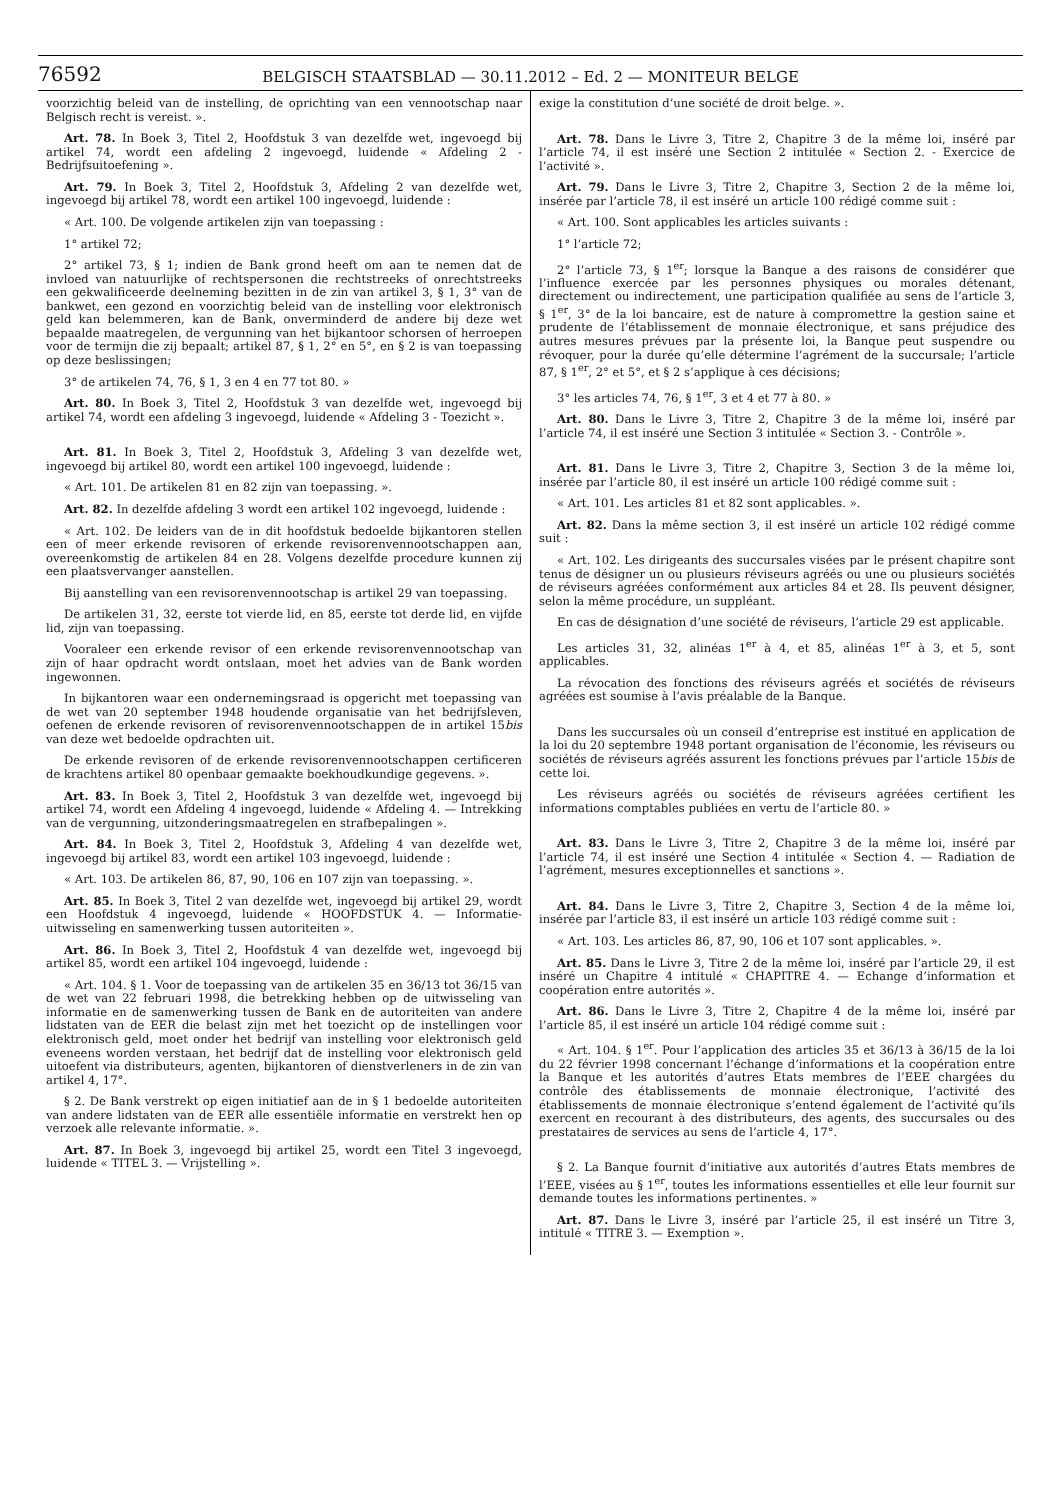76592
BELGISCH STAATSBLAD — 30.11.2012 – Ed. 2 — MONITEUR BELGE
voorzichtig beleid van de instelling, de oprichting van een vennootschap naar Belgisch recht is vereist. ».
Art. 78. In Boek 3, Titel 2, Hoofdstuk 3 van dezelfde wet, ingevoegd bij artikel 74, wordt een afdeling 2 ingevoegd, luidende « Afdeling 2 - Bedrijfsuitoefening ».
Art. 79. In Boek 3, Titel 2, Hoofdstuk 3, Afdeling 2 van dezelfde wet, ingevoegd bij artikel 78, wordt een artikel 100 ingevoegd, luidende :
« Art. 100. De volgende artikelen zijn van toepassing :
1° artikel 72;
2° artikel 73, § 1; indien de Bank grond heeft om aan te nemen dat de invloed van natuurlijke of rechtspersonen die rechtstreeks of onrechtstreeks een gekwalificeerde deelneming bezitten in de zin van artikel 3, § 1, 3° van de bankwet, een gezond en voorzichtig beleid van de instelling voor elektronisch geld kan belemmeren, kan de Bank, onverminderd de andere bij deze wet bepaalde maatregelen, de vergunning van het bijkantoor schorsen of herroepen voor de termijn die zij bepaalt; artikel 87, § 1, 2° en 5°, en § 2 is van toepassing op deze beslissingen;
3° de artikelen 74, 76, § 1, 3 en 4 en 77 tot 80. »
Art. 80. In Boek 3, Titel 2, Hoofdstuk 3 van dezelfde wet, ingevoegd bij artikel 74, wordt een afdeling 3 ingevoegd, luidende « Afdeling 3 - Toezicht ».
Art. 81. In Boek 3, Titel 2, Hoofdstuk 3, Afdeling 3 van dezelfde wet, ingevoegd bij artikel 80, wordt een artikel 100 ingevoegd, luidende :
« Art. 101. De artikelen 81 en 82 zijn van toepassing. ».
Art. 82. In dezelfde afdeling 3 wordt een artikel 102 ingevoegd, luidende :
« Art. 102. De leiders van de in dit hoofdstuk bedoelde bijkantoren stellen een of meer erkende revisoren of erkende revisorenvennootschappen aan, overeenkomstig de artikelen 84 en 28. Volgens dezelfde procedure kunnen zij een plaatsvervanger aanstellen.
Bij aanstelling van een revisorenvennootschap is artikel 29 van toepassing.
De artikelen 31, 32, eerste tot vierde lid, en 85, eerste tot derde lid, en vijfde lid, zijn van toepassing.
Vooraleer een erkende revisor of een erkende revisorenvennootschap van zijn of haar opdracht wordt ontslaan, moet het advies van de Bank worden ingewonnen.
In bijkantoren waar een ondernemingsraad is opgericht met toepassing van de wet van 20 september 1948 houdende organisatie van het bedrijfsleven, oefenen de erkende revisoren of revisorenvennootschappen de in artikel 15bis van deze wet bedoelde opdrachten uit.
De erkende revisoren of de erkende revisorenvennootschappen certificeren de krachtens artikel 80 openbaar gemaakte boekhoudkundige gegevens. ».
Art. 83. In Boek 3, Titel 2, Hoofdstuk 3 van dezelfde wet, ingevoegd bij artikel 74, wordt een Afdeling 4 ingevoegd, luidende « Afdeling 4. — Intrekking van de vergunning, uitzonderingsmaatregelen en strafbepalingen ».
Art. 84. In Boek 3, Titel 2, Hoofdstuk 3, Afdeling 4 van dezelfde wet, ingevoegd bij artikel 83, wordt een artikel 103 ingevoegd, luidende :
« Art. 103. De artikelen 86, 87, 90, 106 en 107 zijn van toepassing. ».
Art. 85. In Boek 3, Titel 2 van dezelfde wet, ingevoegd bij artikel 29, wordt een Hoofdstuk 4 ingevoegd, luidende « HOOFDSTUK 4. — Informatie-uitwisseling en samenwerking tussen autoriteiten ».
Art. 86. In Boek 3, Titel 2, Hoofdstuk 4 van dezelfde wet, ingevoegd bij artikel 85, wordt een artikel 104 ingevoegd, luidende :
« Art. 104. § 1. Voor de toepassing van de artikelen 35 en 36/13 tot 36/15 van de wet van 22 februari 1998, die betrekking hebben op de uitwisseling van informatie en de samenwerking tussen de Bank en de autoriteiten van andere lidstaten van de EER die belast zijn met het toezicht op de instellingen voor elektronisch geld, moet onder het bedrijf van instelling voor elektronisch geld eveneens worden verstaan, het bedrijf dat de instelling voor elektronisch geld uitoefent via distributeurs, agenten, bijkantoren of dienstverleners in de zin van artikel 4, 17°.
§ 2. De Bank verstrekt op eigen initiatief aan de in § 1 bedoelde autoriteiten van andere lidstaten van de EER alle essentiële informatie en verstrekt hen op verzoek alle relevante informatie. ».
Art. 87. In Boek 3, ingevoegd bij artikel 25, wordt een Titel 3 ingevoegd, luidende « TITEL 3. — Vrijstelling ».
exige la constitution d’une société de droit belge. ».
Art. 78. Dans le Livre 3, Titre 2, Chapitre 3 de la même loi, inséré par l’article 74, il est inséré une Section 2 intitulée « Section 2. - Exercice de l’activité ».
Art. 79. Dans le Livre 3, Titre 2, Chapitre 3, Section 2 de la même loi, insérée par l’article 78, il est inséré un article 100 rédigé comme suit :
« Art. 100. Sont applicables les articles suivants :
1° l’article 72;
2° l’article 73, § 1<sup>er</sup>; lorsque la Banque a des raisons de considérer que l’influence exercée par les personnes physiques ou morales détenant, directement ou indirectement, une participation qualifiée au sens de l’article 3, § 1<sup>er</sup>, 3° de la loi bancaire, est de nature à compromettre la gestion saine et prudente de l’établissement de monnaie électronique, et sans préjudice des autres mesures prévues par la présente loi, la Banque peut suspendre ou révoquer, pour la durée qu’elle détermine l’agrément de la succursale; l’article 87, § 1<sup>er</sup>, 2° et 5°, et § 2 s’applique à ces décisions;
3° les articles 74, 76, § 1<sup>er</sup>, 3 et 4 et 77 à 80. »
Art. 80. Dans le Livre 3, Titre 2, Chapitre 3 de la même loi, inséré par l’article 74, il est inséré une Section 3 intitulée « Section 3. - Contrôle ».
Art. 81. Dans le Livre 3, Titre 2, Chapitre 3, Section 3 de la même loi, insérée par l’article 80, il est inséré un article 100 rédigé comme suit :
« Art. 101. Les articles 81 et 82 sont applicables. ».
Art. 82. Dans la même section 3, il est inséré un article 102 rédigé comme suit :
« Art. 102. Les dirigeants des succursales visées par le présent chapitre sont tenus de désigner un ou plusieurs réviseurs agréés ou une ou plusieurs sociétés de réviseurs agréées conformément aux articles 84 et 28. Ils peuvent désigner, selon la même procédure, un suppléant.
En cas de désignation d’une société de réviseurs, l’article 29 est applicable.
Les articles 31, 32, alinéas 1<sup>er</sup> à 4, et 85, alinéas 1<sup>er</sup> à 3, et 5, sont applicables.
La révocation des fonctions des réviseurs agréés et sociétés de réviseurs agréées est soumise à l’avis préalable de la Banque.
Dans les succursales où un conseil d’entreprise est institué en application de la loi du 20 septembre 1948 portant organisation de l’économie, les réviseurs ou sociétés de réviseurs agréés assurent les fonctions prévues par l’article 15bis de cette loi.
Les réviseurs agréés ou sociétés de réviseurs agréées certifient les informations comptables publiées en vertu de l’article 80. »
Art. 83. Dans le Livre 3, Titre 2, Chapitre 3 de la même loi, inséré par l’article 74, il est inséré une Section 4 intitulée « Section 4. — Radiation de l’agrément, mesures exceptionnelles et sanctions ».
Art. 84. Dans le Livre 3, Titre 2, Chapitre 3, Section 4 de la même loi, insérée par l’article 83, il est inséré un article 103 rédigé comme suit :
« Art. 103. Les articles 86, 87, 90, 106 et 107 sont applicables. ».
Art. 85. Dans le Livre 3, Titre 2 de la même loi, inséré par l’article 29, il est inséré un Chapitre 4 intitulé « CHAPITRE 4. — Echange d’information et coopération entre autorités ».
Art. 86. Dans le Livre 3, Titre 2, Chapitre 4 de la même loi, inséré par l’article 85, il est inséré un article 104 rédigé comme suit :
« Art. 104. § 1<sup>er</sup>. Pour l’application des articles 35 et 36/13 à 36/15 de la loi du 22 février 1998 concernant l’échange d’informations et la coopération entre la Banque et les autorités d’autres Etats membres de l’EEE chargées du contrôle des établissements de monnaie électronique, l’activité des établissements de monnaie électronique s’entend également de l’activité qu’ils exercent en recourant à des distributeurs, des agents, des succursales ou des prestataires de services au sens de l’article 4, 17°.
§ 2. La Banque fournit d’initiative aux autorités d’autres Etats membres de l’EEE, visées au § 1<sup>er</sup>, toutes les informations essentielles et elle leur fournit sur demande toutes les informations pertinentes. »
Art. 87. Dans le Livre 3, inséré par l’article 25, il est inséré un Titre 3, intitulé « TITRE 3. — Exemption ».